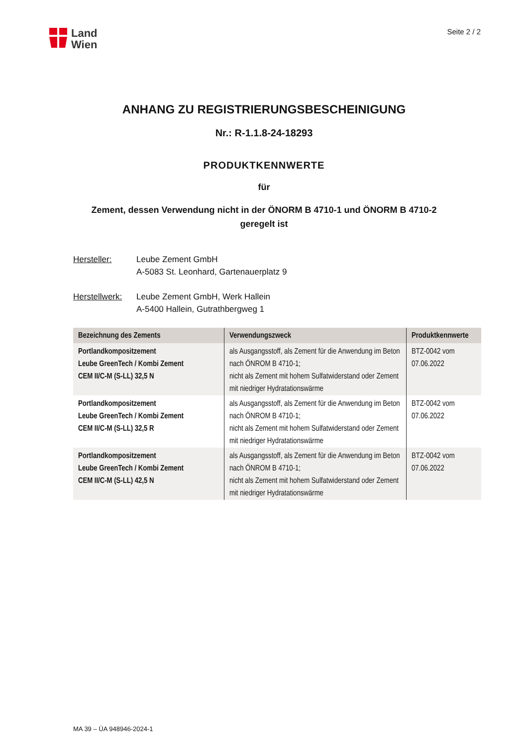Land
Wien
Seite 2 / 2
ANHANG ZU REGISTRIERUNGSBESCHEINIGUNG
Nr.: R-1.1.8-24-18293
PRODUKTKENNWERTE
für
Zement, dessen Verwendung nicht in der ÖNORM B 4710-1 und ÖNORM B 4710-2
geregelt ist
Hersteller: Leube Zement GmbH
A-5083 St. Leonhard, Gartenauerplatz 9
Herstellwerk: Leube Zement GmbH, Werk Hallein
A-5400 Hallein, Gutrathbergweg 1
| Bezeichnung des Zements | Verwendungszweck | Produktkennwerte |
| --- | --- | --- |
| Portlandkompositzement Leube GreenTech / Kombi Zement CEM II/C-M (S-LL) 32,5 N | als Ausgangsstoff, als Zement für die Anwendung im Beton nach ÖNROM B 4710-1; nicht als Zement mit hohem Sulfatwiderstand oder Zement mit niedriger Hydratationswärme | BTZ-0042 vom 07.06.2022 |
| Portlandkompositzement Leube GreenTech / Kombi Zement CEM II/C-M (S-LL) 32,5 R | als Ausgangsstoff, als Zement für die Anwendung im Beton nach ÖNROM B 4710-1; nicht als Zement mit hohem Sulfatwiderstand oder Zement mit niedriger Hydratationswärme | BTZ-0042 vom 07.06.2022 |
| Portlandkompositzement Leube GreenTech / Kombi Zement CEM II/C-M (S-LL) 42,5 N | als Ausgangsstoff, als Zement für die Anwendung im Beton nach ÖNROM B 4710-1; nicht als Zement mit hohem Sulfatwiderstand oder Zement mit niedriger Hydratationswärme | BTZ-0042 vom 07.06.2022 |
MA 39 – ÜA 948946-2024-1